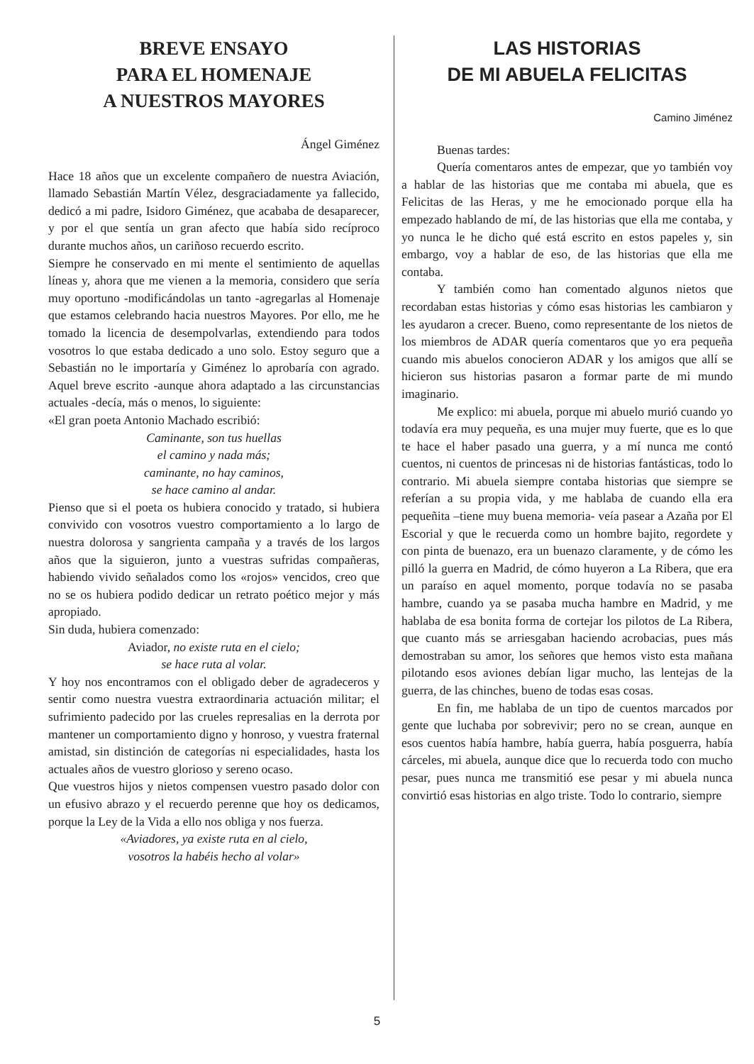BREVE ENSAYO
PARA EL HOMENAJE
A NUESTROS MAYORES
Ángel Giménez
Hace 18 años que un excelente compañero de nuestra Aviación, llamado Sebastián Martín Vélez, desgraciadamente ya fallecido, dedicó a mi padre, Isidoro Giménez, que acababa de desaparecer, y por el que sentía un gran afecto que había sido recíproco durante muchos años, un cariñoso recuerdo escrito.
Siempre he conservado en mi mente el sentimiento de aquellas líneas y, ahora que me vienen a la memoria, considero que sería muy oportuno -modificándolas un tanto -agregarlas al Homenaje que estamos celebrando hacia nuestros Mayores. Por ello, me he tomado la licencia de desempolvarlas, extendiendo para todos vosotros lo que estaba dedicado a uno solo. Estoy seguro que a Sebastián no le importaría y Giménez lo aprobaría con agrado. Aquel breve escrito -aunque ahora adaptado a las circunstancias actuales -decía, más o menos, lo siguiente:
«El gran poeta Antonio Machado escribió:
Caminante, son tus huellas
el camino y nada más;
caminante, no hay caminos,
se hace camino al andar.
Pienso que si el poeta os hubiera conocido y tratado, si hubiera convivido con vosotros vuestro comportamiento a lo largo de nuestra dolorosa y sangrienta campaña y a través de los largos años que la siguieron, junto a vuestras sufridas compañeras, habiendo vivido señalados como los «rojos» vencidos, creo que no se os hubiera podido dedicar un retrato poético mejor y más apropiado.
Sin duda, hubiera comenzado:
Aviador, no existe ruta en el cielo;
se hace ruta al volar.
Y hoy nos encontramos con el obligado deber de agradeceros y sentir como nuestra vuestra extraordinaria actuación militar; el sufrimiento padecido por las crueles represalias en la derrota por mantener un comportamiento digno y honroso, y vuestra fraternal amistad, sin distinción de categorías ni especialidades, hasta los actuales años de vuestro glorioso y sereno ocaso.
Que vuestros hijos y nietos compensen vuestro pasado dolor con un efusivo abrazo y el recuerdo perenne que hoy os dedicamos, porque la Ley de la Vida a ello nos obliga y nos fuerza.
«Aviadores, ya existe ruta en al cielo,
vosotros la habéis hecho al volar»
LAS HISTORIAS
DE MI ABUELA FELICITAS
Camino Jiménez
Buenas tardes:
Quería comentaros antes de empezar, que yo también voy a hablar de las historias que me contaba mi abuela, que es Felicitas de las Heras, y me he emocionado porque ella ha empezado hablando de mí, de las historias que ella me contaba, y yo nunca le he dicho qué está escrito en estos papeles y, sin embargo, voy a hablar de eso, de las historias que ella me contaba.
Y también como han comentado algunos nietos que recordaban estas historias y cómo esas historias les cambiaron y les ayudaron a crecer. Bueno, como representante de los nietos de los miembros de ADAR quería comentaros que yo era pequeña cuando mis abuelos conocieron ADAR y los amigos que allí se hicieron sus historias pasaron a formar parte de mi mundo imaginario.
Me explico: mi abuela, porque mi abuelo murió cuando yo todavía era muy pequeña, es una mujer muy fuerte, que es lo que te hace el haber pasado una guerra, y a mí nunca me contó cuentos, ni cuentos de princesas ni de historias fantásticas, todo lo contrario. Mi abuela siempre contaba historias que siempre se referían a su propia vida, y me hablaba de cuando ella era pequeñita –tiene muy buena memoria- veía pasear a Azaña por El Escorial y que le recuerda como un hombre bajito, regordete y con pinta de buenazo, era un buenazo claramente, y de cómo les pilló la guerra en Madrid, de cómo huyeron a La Ribera, que era un paraíso en aquel momento, porque todavía no se pasaba hambre, cuando ya se pasaba mucha hambre en Madrid, y me hablaba de esa bonita forma de cortejar los pilotos de La Ribera, que cuanto más se arriesgaban haciendo acrobacias, pues más demostraban su amor, los señores que hemos visto esta mañana pilotando esos aviones debían ligar mucho, las lentejas de la guerra, de las chinches, bueno de todas esas cosas.
En fin, me hablaba de un tipo de cuentos marcados por gente que luchaba por sobrevivir; pero no se crean, aunque en esos cuentos había hambre, había guerra, había posguerra, había cárceles, mi abuela, aunque dice que lo recuerda todo con mucho pesar, pues nunca me transmitió ese pesar y mi abuela nunca convirtió esas historias en algo triste. Todo lo contrario, siempre
5